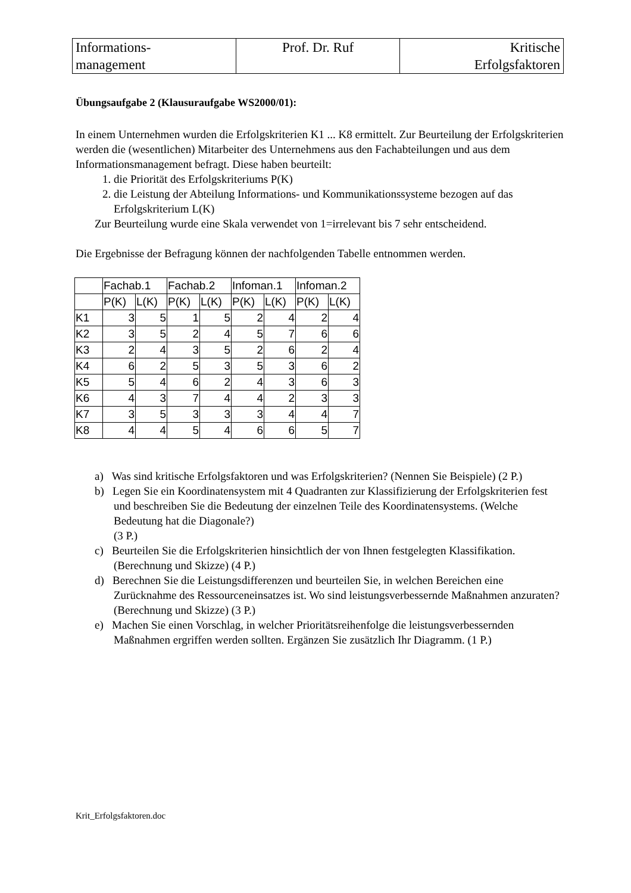| Informations- management | Prof. Dr. Ruf | Kritische Erfolgsfaktoren |
Übungsaufgabe 2 (Klausuraufgabe WS2000/01):
In einem Unternehmen wurden die Erfolgskriterien K1 ... K8 ermittelt. Zur Beurteilung der Erfolgskriterien werden die (wesentlichen) Mitarbeiter des Unternehmens aus den Fachabteilungen und aus dem Informationsmanagement befragt. Diese haben beurteilt:
1. die Priorität des Erfolgskriteriums P(K)
2. die Leistung der Abteilung Informations- und Kommunikationssysteme bezogen auf das Erfolgskriterium L(K)
Zur Beurteilung wurde eine Skala verwendet von 1=irrelevant bis 7 sehr entscheidend.
Die Ergebnisse der Befragung können der nachfolgenden Tabelle entnommen werden.
| | Fachab.1 | | Fachab.2 | | Infoman.1 | | Infoman.2 | |
| | P(K) | L(K) | P(K) | L(K) | P(K) | L(K) | P(K) | L(K) |
| K1 | 3 | 5 | 1 | 5 | 2 | 4 | 2 | 4 |
| K2 | 3 | 5 | 2 | 4 | 5 | 7 | 6 | 6 |
| K3 | 2 | 4 | 3 | 5 | 2 | 6 | 2 | 4 |
| K4 | 6 | 2 | 5 | 3 | 5 | 3 | 6 | 2 |
| K5 | 5 | 4 | 6 | 2 | 4 | 3 | 6 | 3 |
| K6 | 4 | 3 | 7 | 4 | 4 | 2 | 3 | 3 |
| K7 | 3 | 5 | 3 | 3 | 3 | 4 | 4 | 7 |
| K8 | 4 | 4 | 5 | 4 | 6 | 6 | 5 | 7 |
a) Was sind kritische Erfolgsfaktoren und was Erfolgskriterien? (Nennen Sie Beispiele) (2 P.)
b) Legen Sie ein Koordinatensystem mit 4 Quadranten zur Klassifizierung der Erfolgskriterien fest und beschreiben Sie die Bedeutung der einzelnen Teile des Koordinatensystems. (Welche Bedeutung hat die Diagonale?)
(3 P.)
c) Beurteilen Sie die Erfolgskriterien hinsichtlich der von Ihnen festgelegten Klassifikation. (Berechnung und Skizze) (4 P.)
d) Berechnen Sie die Leistungsdifferenzen und beurteilen Sie, in welchen Bereichen eine Zurücknahme des Ressourceneinsatzes ist. Wo sind leistungsverbessernde Maßnahmen anzuraten? (Berechnung und Skizze) (3 P.)
e) Machen Sie einen Vorschlag, in welcher Prioritätsreihenfolge die leistungsverbessernden Maßnahmen ergriffen werden sollten. Ergänzen Sie zusätzlich Ihr Diagramm. (1 P.)
Krit_Erfolgsfaktoren.doc